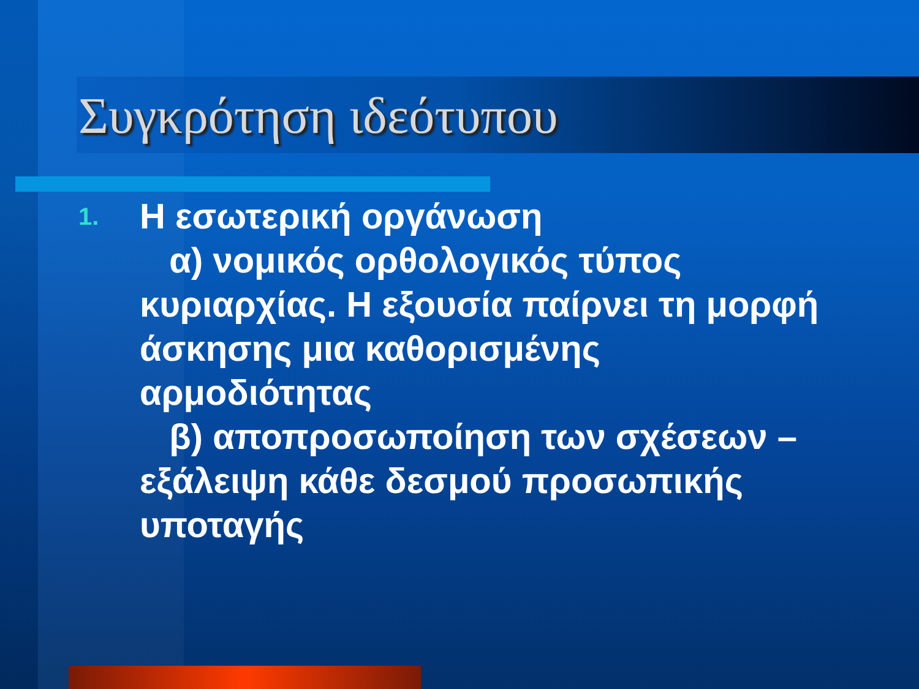Συγκρότηση ιδεότυπου
1.
Η εσωτερική οργάνωση
α) νομικός ορθολογικός τύπος κυριαρχίας. Η εξουσία παίρνει τη μορφή άσκησης μια καθορισμένης αρμοδιότητας
β) αποπροσωποίηση των σχέσεων – εξάλειψη κάθε δεσμού προσωπικής υποταγής